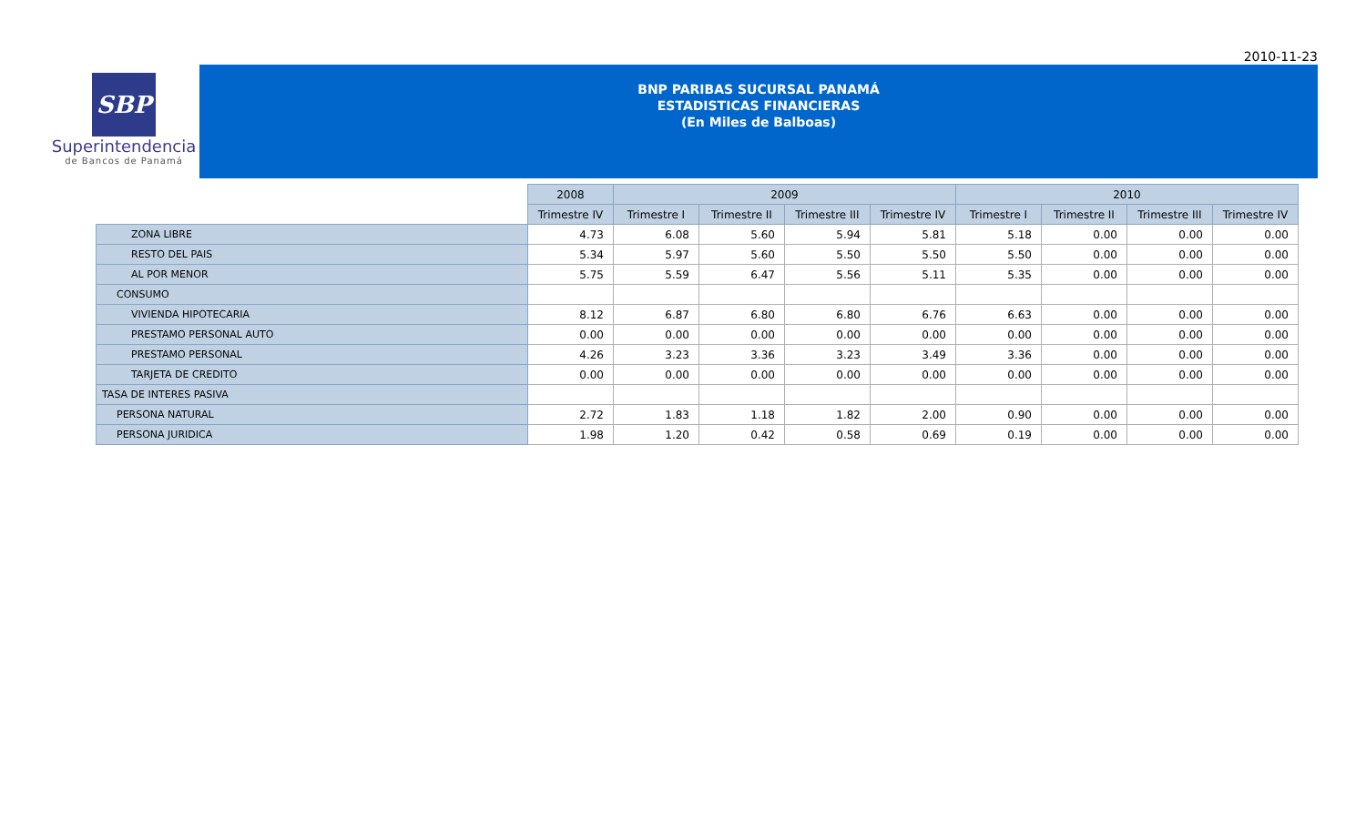2010-11-23
SBP
Superintendencia
de Bancos de Panamá
BNP PARIBAS SUCURSAL PANAMÁ
ESTADISTICAS FINANCIERAS
(En Miles de Balboas)
| | 2008 | 2009 | | | | 2010 | | | |
| --- | --- | --- | --- | --- | --- | --- | --- | --- | --- |
| | Trimestre IV | Trimestre I | Trimestre II | Trimestre III | Trimestre IV | Trimestre I | Trimestre II | Trimestre III | Trimestre IV |
| ZONA LIBRE | 4.73 | 6.08 | 5.60 | 5.94 | 5.81 | 5.18 | 0.00 | 0.00 | 0.00 |
| RESTO DEL PAIS | 5.34 | 5.97 | 5.60 | 5.50 | 5.50 | 5.50 | 0.00 | 0.00 | 0.00 |
| AL POR MENOR | 5.75 | 5.59 | 6.47 | 5.56 | 5.11 | 5.35 | 0.00 | 0.00 | 0.00 |
| CONSUMO | | | | | | | | | |
| VIVIENDA HIPOTECARIA | 8.12 | 6.87 | 6.80 | 6.80 | 6.76 | 6.63 | 0.00 | 0.00 | 0.00 |
| PRESTAMO PERSONAL AUTO | 0.00 | 0.00 | 0.00 | 0.00 | 0.00 | 0.00 | 0.00 | 0.00 | 0.00 |
| PRESTAMO PERSONAL | 4.26 | 3.23 | 3.36 | 3.23 | 3.49 | 3.36 | 0.00 | 0.00 | 0.00 |
| TARJETA DE CREDITO | 0.00 | 0.00 | 0.00 | 0.00 | 0.00 | 0.00 | 0.00 | 0.00 | 0.00 |
| TASA DE INTERES PASIVA | | | | | | | | | |
| PERSONA NATURAL | 2.72 | 1.83 | 1.18 | 1.82 | 2.00 | 0.90 | 0.00 | 0.00 | 0.00 |
| PERSONA JURIDICA | 1.98 | 1.20 | 0.42 | 0.58 | 0.69 | 0.19 | 0.00 | 0.00 | 0.00 |